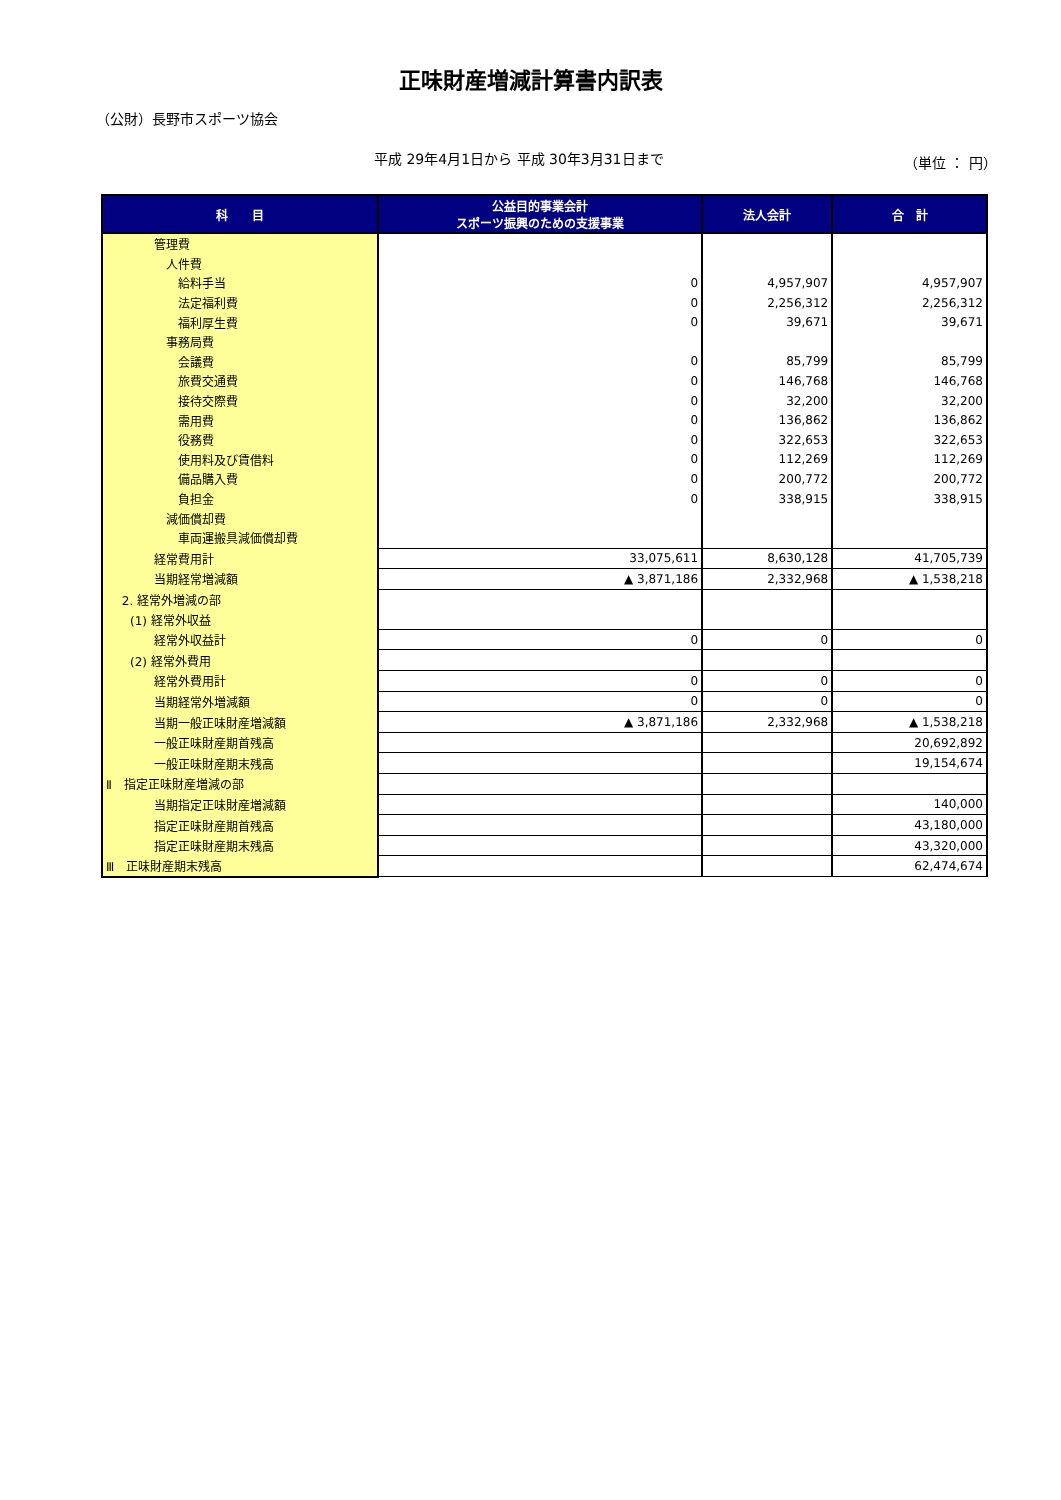正味財産増減計算書内訳表
（公財）長野市スポーツ協会
平成 29年4月1日から 平成 30年3月31日まで
（単位 ： 円）
| 科 目 | 公益目的事業会計 スポーツ振興のための支援事業 | 法人会計 | 合 計 |
| --- | --- | --- | --- |
| 管理費 | | | |
| 人件費 | | | |
| 給料手当 | 0 | 4,957,907 | 4,957,907 |
| 法定福利費 | 0 | 2,256,312 | 2,256,312 |
| 福利厚生費 | 0 | 39,671 | 39,671 |
| 事務局費 | | | |
| 会議費 | 0 | 85,799 | 85,799 |
| 旅費交通費 | 0 | 146,768 | 146,768 |
| 接待交際費 | 0 | 32,200 | 32,200 |
| 需用費 | 0 | 136,862 | 136,862 |
| 役務費 | 0 | 322,653 | 322,653 |
| 使用料及び賃借料 | 0 | 112,269 | 112,269 |
| 備品購入費 | 0 | 200,772 | 200,772 |
| 負担金 | 0 | 338,915 | 338,915 |
| 減価償却費 | | | |
| 車両運搬具減価償却費 | | | |
| 経常費用計 | 33,075,611 | 8,630,128 | 41,705,739 |
| 当期経常増減額 | ▲ 3,871,186 | 2,332,968 | ▲ 1,538,218 |
| 2. 経常外増減の部 | | | |
| (1) 経常外収益 | | | |
| 経常外収益計 | 0 | 0 | 0 |
| (2) 経常外費用 | | | |
| 経常外費用計 | 0 | 0 | 0 |
| 当期経常外増減額 | 0 | 0 | 0 |
| 当期一般正味財産増減額 | ▲ 3,871,186 | 2,332,968 | ▲ 1,538,218 |
| 一般正味財産期首残高 | | | 20,692,892 |
| 一般正味財産期末残高 | | | 19,154,674 |
| Ⅱ 指定正味財産増減の部 | | | |
| 当期指定正味財産増減額 | | | 140,000 |
| 指定正味財産期首残高 | | | 43,180,000 |
| 指定正味財産期末残高 | | | 43,320,000 |
| Ⅲ 正味財産期末残高 | | | 62,474,674 |